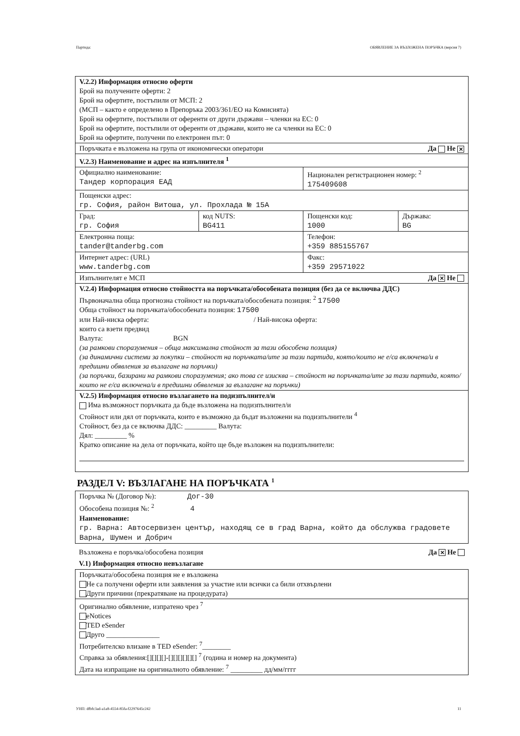Партида: ОБЯВЛЕНИЕ ЗА ВЪЗЛОЖЕНА ПОРЪЧКА (версия 7)
| V.2.2) Информация относно оферти Брой на получените оферти: 2 Брой на офертите, постъпили от МСП: 2 (МСП – както е определено в Препоръка 2003/361/ЕО на Комисията) Брой на офертите, постъпили от оференти от други държави – членки на ЕС: 0 Брой на офертите, постъпили от оференти от държави, които не са членки на ЕС: 0 Брой на офертите, получени по електронен път: 0 | | | |
| Поръчката е възложена на група от икономически оператори Да Не ✕ | | | |
| V.2.3) Наименование и адрес на изпълнителя <sup>1</sup> | | | |
| Официално наименование: Тандер корпорация ЕАД | | Национален регистрационен номер: <sup>2</sup> 175409608 | |
| Пощенски адрес: гр. София, район Витоша, ул. Прохлада № 15А | | | |
| Град: гр. София | код NUTS: BG411 | Пощенски код: 1000 | Държава: BG |
| Електронна поща: tander@tanderbg.com | | Телефон: +359 885155767 | |
| Интернет адрес: (URL) www.tanderbg.com | | Факс: +359 29571022 | |
| Изпълнителят е МСП Да ✕ Не | | | |
| V.2.4) Информация относно стойността на поръчката/обособената позиция (без да се включва ДДС) Първоначална обща прогнозна стойност на поръчката/обособената позиция: <sup>2</sup> 17500 Обща стойност на поръчката/обособената позиция: 17500 или Най-ниска оферта: / Най-висока оферта: които са взети предвид Валута: BGN (за рамкови споразумения – обща максимална стойност за тази обособена позиция) (за динамични системи за покупки – стойност на поръчката/ите за тази партида, която/които не е/са включена/и в предишни обявления за възлагане на поръчки) (за поръчки, базирани на рамкови споразумения; ако това се изисква – стойност на поръчката/ите за тази партида, която/които не е/са включена/и в предишни обявления за възлагане на поръчки) | | | |
| V.2.5) Информация относно възлагането на подизпълнител/и Има възможност поръчката да бъде възложена на подизпълнител/и Стойност или дял от поръчката, които е възможно да бъдат възложени на подизпълнители <sup>4</sup> Стойност, без да се включва ДДС: _________ Валута: Дял: _________ % Кратко описание на дела от поръчката, който ще бъде възложен на подизпълнители: | | | |
РАЗДЕЛ V: ВЪЗЛАГАНЕ НА ПОРЪЧКАТА <sup>1</sup>
| Поръчка № (Договор №): Дог-30 Обособена позиция №: <sup>2</sup> 4 Наименование: гр. Варна: Автосервизен център, находящ се в град Варна, който да обслужва градовете Варна, Шумен и Добрич |
Възложена е поръчка/обособена позиция Да ✕ Не
V.1) Информация относно невъзлагане
| Поръчката/обособена позиция не е възложена Не са получени оферти или заявления за участие или всички са били отхвърлени Други причини (прекратяване на процедурата) |
| Оригинално обявление, изпратено чрез <sup>7</sup> eNotices TED eSender Друго _______________ Потребителско влизане в TED eSender: <sup>7</sup>________ Справка за обявления:[][][][]-[][][][][][] <sup>7</sup> (година и номер на документа) Дата на изпращане на оригиналното обявление: <sup>7</sup> _________ дд/мм/гггг |
УНП: dfbfc3ad-a1a8-4554-85fa-f2297645c242 11